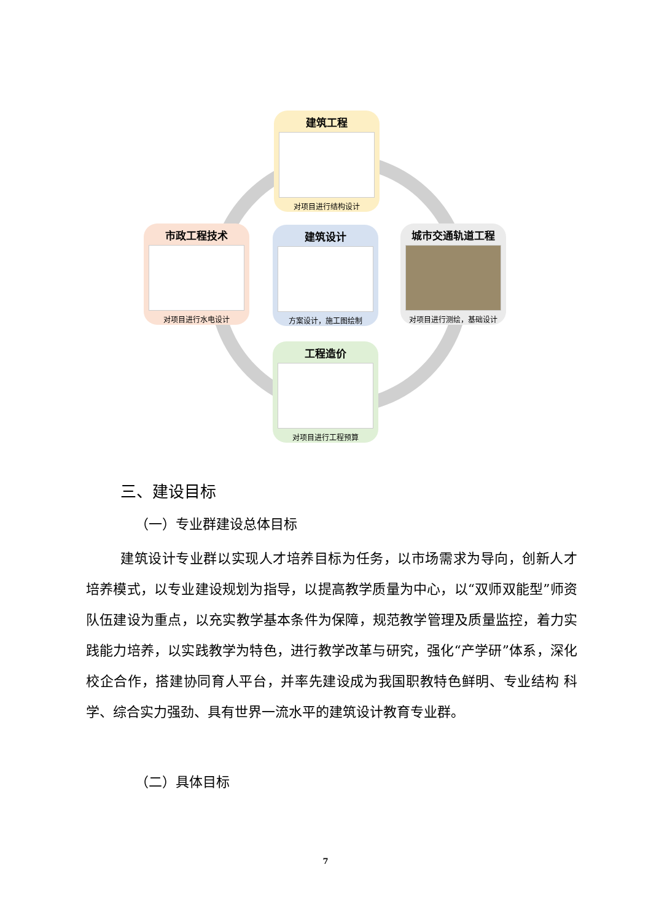建筑工程
对项目进行结构设计
市政工程技术
对项目进行水电设计
建筑设计
方案设计，施工图绘制
城市交通轨道工程
对项目进行测绘，基础设计
工程造价
对项目进行工程预算
三、建设目标
（一）专业群建设总体目标
建筑设计专业群以实现人才培养目标为任务，以市场需求为导向，创新人才培养模式，以专业建设规划为指导，以提高教学质量为中心，以“双师双能型”师资队伍建设为重点，以充实教学基本条件为保障，规范教学管理及质量监控，着力实践能力培养，以实践教学为特色，进行教学改革与研究，强化“产学研”体系，深化校企合作，搭建协同育人平台，并率先建设成为我国职教特色鲜明、专业结构 科学、综合实力强劲、具有世界一流水平的建筑设计教育专业群。
（二）具体目标
7